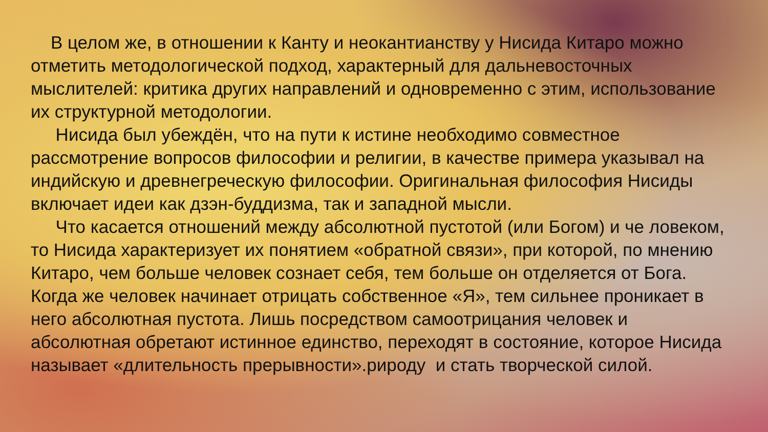В целом же, в отношении к Канту и неокантианству у Нисида Китаро можно отметить методологической подход, характерный для дальневосточных мыслителей: критика других направлений и одновременно с этим, использование их структурной методологии.
Нисида был убеждён, что на пути к истине необходимо совместное рассмотрение вопросов философии и религии, в качестве примера указывал на индийскую и древнегреческую философии. Оригинальная философия Нисиды включает идеи как дзэн-буддизма, так и западной мысли.
Что касается отношений между абсолютной пустотой (или Богом) и че ловеком, то Нисида характеризует их понятием «обратной связи», при которой, по мнению Китаро, чем больше человек сознает себя, тем больше он отделяется от Бога. Когда же человек начинает отрицать собственное «Я», тем сильнее проникает в него абсолютная пустота. Лишь посредством самоотрицания человек и абсолютная обретают истинное единство, переходят в состояние, которое Нисида называет «длительность прерывности».рироду и стать творческой силой.